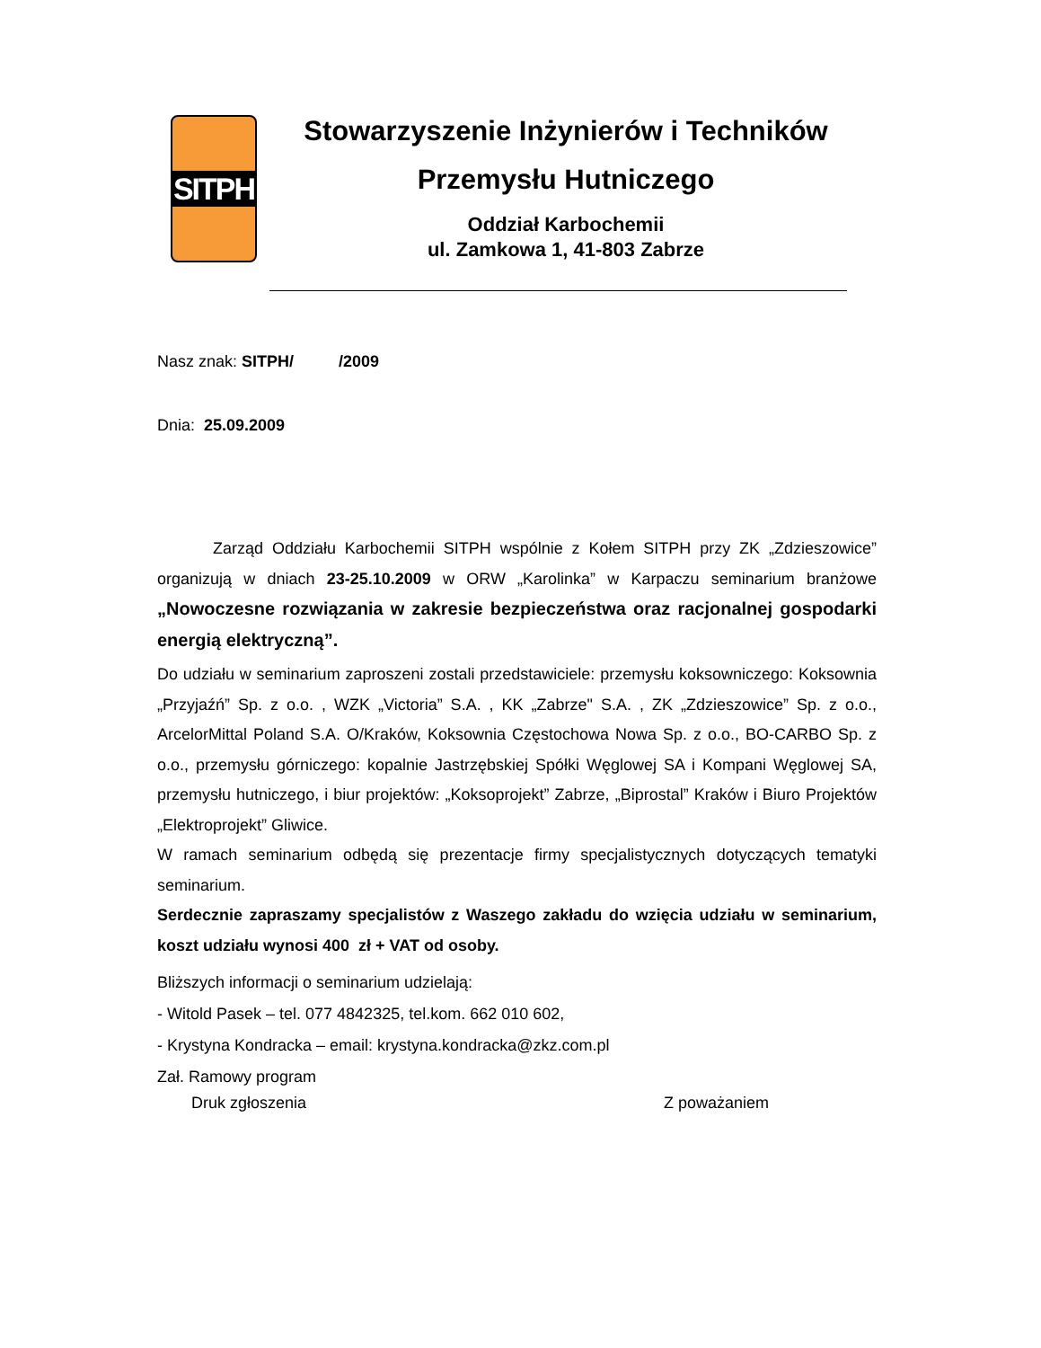SITPH
Stowarzyszenie Inżynierów i Techników
Przemysłu Hutniczego
Oddział Karbochemii
ul. Zamkowa 1, 41-803 Zabrze
Nasz znak: SITPH/ /2009
Dnia: 25.09.2009
Zarząd Oddziału Karbochemii SITPH wspólnie z Kołem SITPH przy ZK „Zdzieszowice” organizują w dniach 23-25.10.2009 w ORW „Karolinka” w Karpaczu seminarium branżowe „Nowoczesne rozwiązania w zakresie bezpieczeństwa oraz racjonalnej gospodarki energią elektryczną”.
Do udziału w seminarium zaproszeni zostali przedstawiciele: przemysłu koksowniczego: Koksownia „Przyjaźń” Sp. z o.o. , WZK „Victoria” S.A. , KK „Zabrze" S.A. , ZK „Zdzieszowice” Sp. z o.o., ArcelorMittal Poland S.A. O/Kraków, Koksownia Częstochowa Nowa Sp. z o.o., BO-CARBO Sp. z o.o., przemysłu górniczego: kopalnie Jastrzębskiej Spółki Węglowej SA i Kompani Węglowej SA, przemysłu hutniczego, i biur projektów: „Koksoprojekt” Zabrze, „Biprostal” Kraków i Biuro Projektów „Elektroprojekt” Gliwice.
W ramach seminarium odbędą się prezentacje firmy specjalistycznych dotyczących tematyki seminarium.
Serdecznie zapraszamy specjalistów z Waszego zakładu do wzięcia udziału w seminarium, koszt udziału wynosi 400 zł + VAT od osoby.
Bliższych informacji o seminarium udzielają:
- Witold Pasek – tel. 077 4842325, tel.kom. 662 010 602,
- Krystyna Kondracka – email: krystyna.kondracka@zkz.com.pl
Zał. Ramowy program
Druk zgłoszenia Z poważaniem